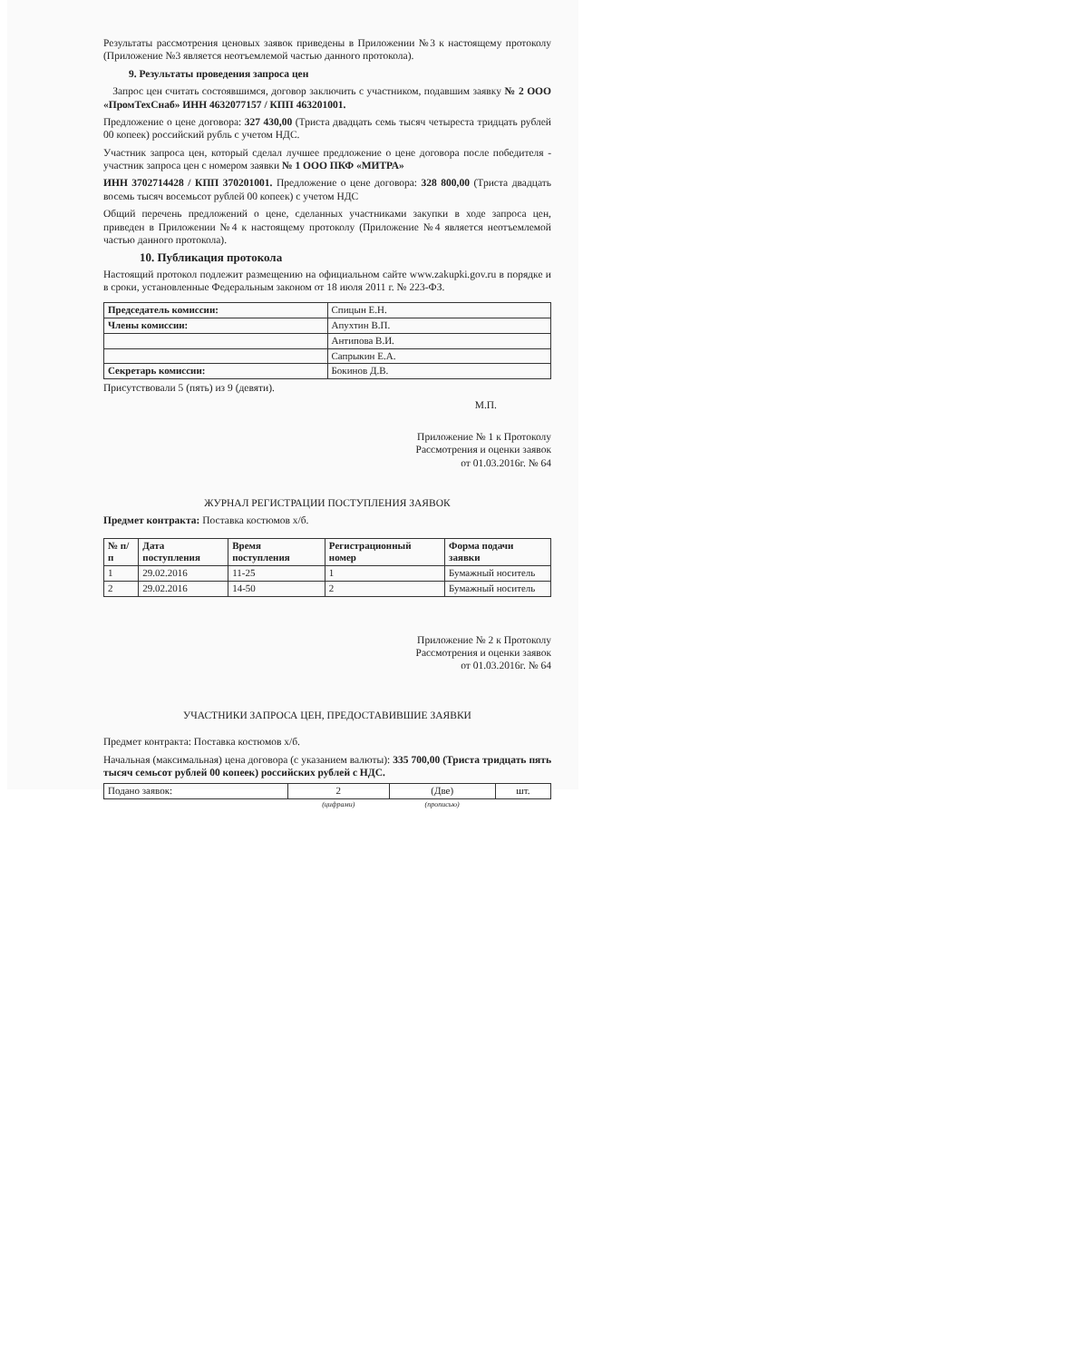Результаты рассмотрения ценовых заявок приведены в Приложении №3 к настоящему протоколу (Приложение №3 является неотъемлемой частью данного протокола).
9. Результаты проведения запроса цен
Запрос цен считать состоявшимся, договор заключить с участником, подавшим заявку № 2 ООО «ПромТехСнаб» ИНН 4632077157 / КПП 463201001.
Предложение о цене договора: 327 430,00 (Триста двадцать семь тысяч четыреста тридцать рублей 00 копеек) российский рубль с учетом НДС.
Участник запроса цен, который сделал лучшее предложение о цене договора после победителя - участник запроса цен с номером заявки № 1 ООО ПКФ «МИТРА»
ИНН 3702714428 / КПП 370201001. Предложение о цене договора: 328 800,00 (Триста двадцать восемь тысяч восемьсот рублей 00 копеек) с учетом НДС
Общий перечень предложений о цене, сделанных участниками закупки в ходе запроса цен, приведен в Приложении №4 к настоящему протоколу (Приложение №4 является неотъемлемой частью данного протокола).
10. Публикация протокола
Настоящий протокол подлежит размещению на официальном сайте www.zakupki.gov.ru в порядке и в сроки, установленные Федеральным законом от 18 июля 2011 г. № 223-ФЗ.
| Председатель комиссии: | Спицын Е.Н. |
| Члены комиссии: | Апухтин В.П. |
| | Антипова В.И. |
| | Сапрыкин Е.А. |
| Секретарь комиссии: | Бокинов Д.В. |
Присутствовали 5 (пять) из 9 (девяти).
М.П.
Приложение № 1 к Протоколу
Рассмотрения и оценки заявок
от 01.03.2016г. № 64
ЖУРНАЛ РЕГИСТРАЦИИ ПОСТУПЛЕНИЯ ЗАЯВОК
Предмет контракта: Поставка костюмов х/б.
| № п/п | Дата поступления | Время поступления | Регистрационный номер | Форма подачи заявки |
| --- | --- | --- | --- | --- |
| 1 | 29.02.2016 | 11-25 | 1 | Бумажный носитель |
| 2 | 29.02.2016 | 14-50 | 2 | Бумажный носитель |
Приложение № 2 к Протоколу
Рассмотрения и оценки заявок
от 01.03.2016г. № 64
УЧАСТНИКИ ЗАПРОСА ЦЕН, ПРЕДОСТАВИВШИЕ ЗАЯВКИ
Предмет контракта: Поставка костюмов х/б.
Начальная (максимальная) цена договора (с указанием валюты): 335 700,00 (Триста тридцать пять тысяч семьсот рублей 00 копеек) российских рублей с НДС.
| Подано заявок: | 2 | (Две) | шт. |
| | (цифрами) | (прописью) | |